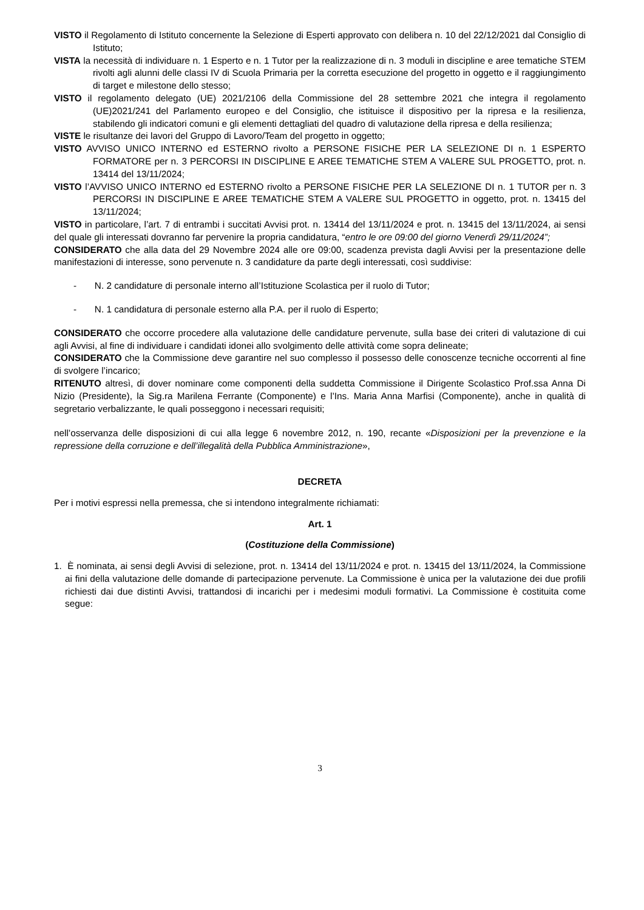VISTO il Regolamento di Istituto concernente la Selezione di Esperti approvato con delibera n. 10 del 22/12/2021 dal Consiglio di Istituto;
VISTA la necessità di individuare n. 1 Esperto e n. 1 Tutor per la realizzazione di n. 3 moduli in discipline e aree tematiche STEM rivolti agli alunni delle classi IV di Scuola Primaria per la corretta esecuzione del progetto in oggetto e il raggiungimento di target e milestone dello stesso;
VISTO il regolamento delegato (UE) 2021/2106 della Commissione del 28 settembre 2021 che integra il regolamento (UE)2021/241 del Parlamento europeo e del Consiglio, che istituisce il dispositivo per la ripresa e la resilienza, stabilendo gli indicatori comuni e gli elementi dettagliati del quadro di valutazione della ripresa e della resilienza;
VISTE le risultanze dei lavori del Gruppo di Lavoro/Team del progetto in oggetto;
VISTO AVVISO UNICO INTERNO ed ESTERNO rivolto a PERSONE FISICHE PER LA SELEZIONE DI n. 1 ESPERTO FORMATORE per n. 3 PERCORSI IN DISCIPLINE E AREE TEMATICHE STEM A VALERE SUL PROGETTO, prot. n. 13414 del 13/11/2024;
VISTO l’AVVISO UNICO INTERNO ed ESTERNO rivolto a PERSONE FISICHE PER LA SELEZIONE DI n. 1 TUTOR per n. 3 PERCORSI IN DISCIPLINE E AREE TEMATICHE STEM A VALERE SUL PROGETTO in oggetto, prot. n. 13415 del 13/11/2024;
VISTO in particolare, l’art. 7 di entrambi i succitati Avvisi prot. n. 13414 del 13/11/2024 e prot. n. 13415 del 13/11/2024, ai sensi del quale gli interessati dovranno far pervenire la propria candidatura, “entro le ore 09:00 del giorno Venerdì 29/11/2024”;
CONSIDERATO che alla data del 29 Novembre 2024 alle ore 09:00, scadenza prevista dagli Avvisi per la presentazione delle manifestazioni di interesse, sono pervenute n. 3 candidature da parte degli interessati, così suddivise:
- N. 2 candidature di personale interno all’Istituzione Scolastica per il ruolo di Tutor;
- N. 1 candidatura di personale esterno alla P.A. per il ruolo di Esperto;
CONSIDERATO che occorre procedere alla valutazione delle candidature pervenute, sulla base dei criteri di valutazione di cui agli Avvisi, al fine di individuare i candidati idonei allo svolgimento delle attività come sopra delineate;
CONSIDERATO che la Commissione deve garantire nel suo complesso il possesso delle conoscenze tecniche occorrenti al fine di svolgere l’incarico;
RITENUTO altresì, di dover nominare come componenti della suddetta Commissione il Dirigente Scolastico Prof.ssa Anna Di Nizio (Presidente), la Sig.ra Marilena Ferrante (Componente) e l’Ins. Maria Anna Marfisi (Componente), anche in qualità di segretario verbalizzante, le quali posseggono i necessari requisiti;
nell’osservanza delle disposizioni di cui alla legge 6 novembre 2012, n. 190, recante «Disposizioni per la prevenzione e la repressione della corruzione e dell’illegalità della Pubblica Amministrazione»,
DECRETA
Per i motivi espressi nella premessa, che si intendono integralmente richiamati:
Art. 1
(Costituzione della Commissione)
1. È nominata, ai sensi degli Avvisi di selezione, prot. n. 13414 del 13/11/2024 e prot. n. 13415 del 13/11/2024, la Commissione ai fini della valutazione delle domande di partecipazione pervenute. La Commissione è unica per la valutazione dei due profili richiesti dai due distinti Avvisi, trattandosi di incarichi per i medesimi moduli formativi. La Commissione è costituita come segue:
3